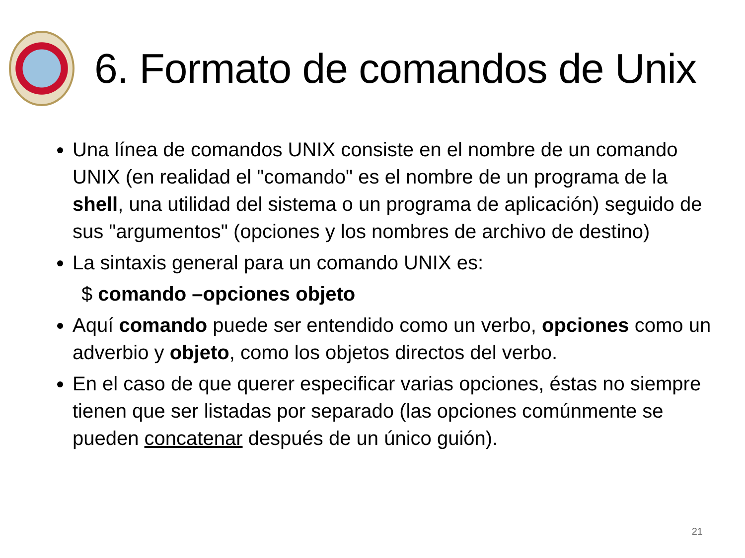6. Formato de comandos de Unix
Una línea de comandos UNIX consiste en el nombre de un comando UNIX (en realidad el "comando" es el nombre de un programa de la shell, una utilidad del sistema o un programa de aplicación) seguido de sus "argumentos" (opciones y los nombres de archivo de destino)
La sintaxis general para un comando UNIX es:
$ comando –opciones objeto
Aquí comando puede ser entendido como un verbo, opciones como un adverbio y objeto, como los objetos directos del verbo.
En el caso de que querer especificar varias opciones, éstas no siempre tienen que ser listadas por separado (las opciones comúnmente se pueden concatenar después de un único guión).
21